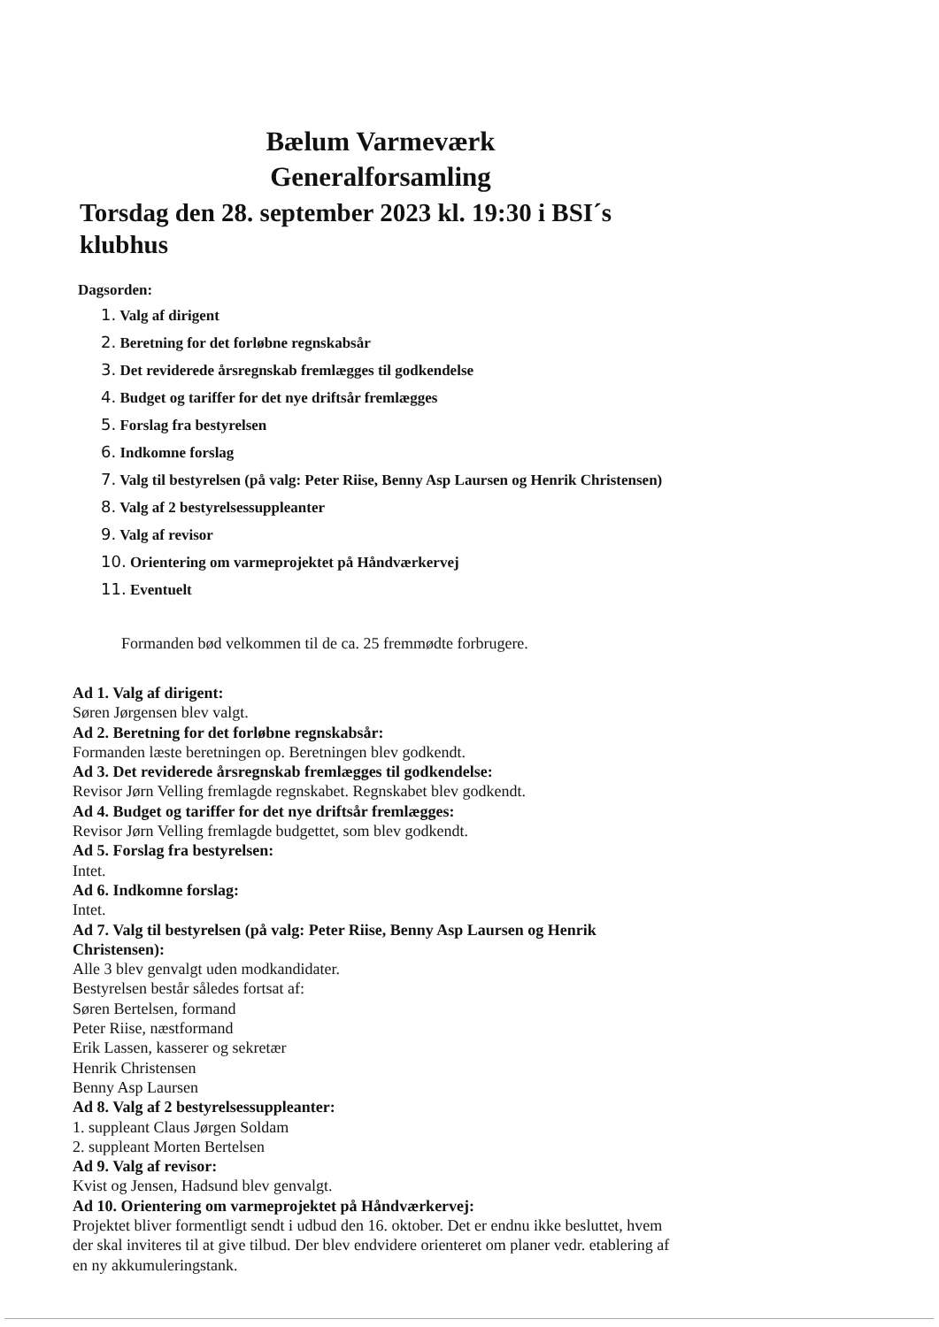Bælum Varmeværk
Generalforsamling
Torsdag den 28. september 2023 kl. 19:30 i BSI´s klubhus
Dagsorden:
1. Valg af dirigent
2. Beretning for det forløbne regnskabsår
3. Det reviderede årsregnskab fremlægges til godkendelse
4. Budget og tariffer for det nye driftsår fremlægges
5. Forslag fra bestyrelsen
6. Indkomne forslag
7. Valg til bestyrelsen (på valg: Peter Riise, Benny Asp Laursen og Henrik Christensen)
8. Valg af 2 bestyrelsessuppleanter
9. Valg af revisor
10. Orientering om varmeprojektet på Håndværkervej
11. Eventuelt
Formanden bød velkommen til de ca. 25 fremmødte forbrugere.
Ad 1. Valg af dirigent:
Søren Jørgensen blev valgt.
Ad 2. Beretning for det forløbne regnskabsår:
Formanden læste beretningen op. Beretningen blev godkendt.
Ad 3. Det reviderede årsregnskab fremlægges til godkendelse:
Revisor Jørn Velling fremlagde regnskabet. Regnskabet blev godkendt.
Ad 4. Budget og tariffer for det nye driftsår fremlægges:
Revisor Jørn Velling fremlagde budgettet, som blev godkendt.
Ad 5. Forslag fra bestyrelsen:
Intet.
Ad 6. Indkomne forslag:
Intet.
Ad 7. Valg til bestyrelsen (på valg: Peter Riise, Benny Asp Laursen og Henrik Christensen):
Alle 3 blev genvalgt uden modkandidater.
Bestyrelsen består således fortsat af:
Søren Bertelsen, formand
Peter Riise, næstformand
Erik Lassen, kasserer og sekretær
Henrik Christensen
Benny Asp Laursen
Ad 8. Valg af 2 bestyrelsessuppleanter:
1. suppleant Claus Jørgen Soldam
2. suppleant Morten Bertelsen
Ad 9. Valg af revisor:
Kvist og Jensen, Hadsund blev genvalgt.
Ad 10. Orientering om varmeprojektet på Håndværkervej:
Projektet bliver formentligt sendt i udbud den 16. oktober. Det er endnu ikke besluttet, hvem der skal inviteres til at give tilbud. Der blev endvidere orienteret om planer vedr. etablering af en ny akkumuleringstank.